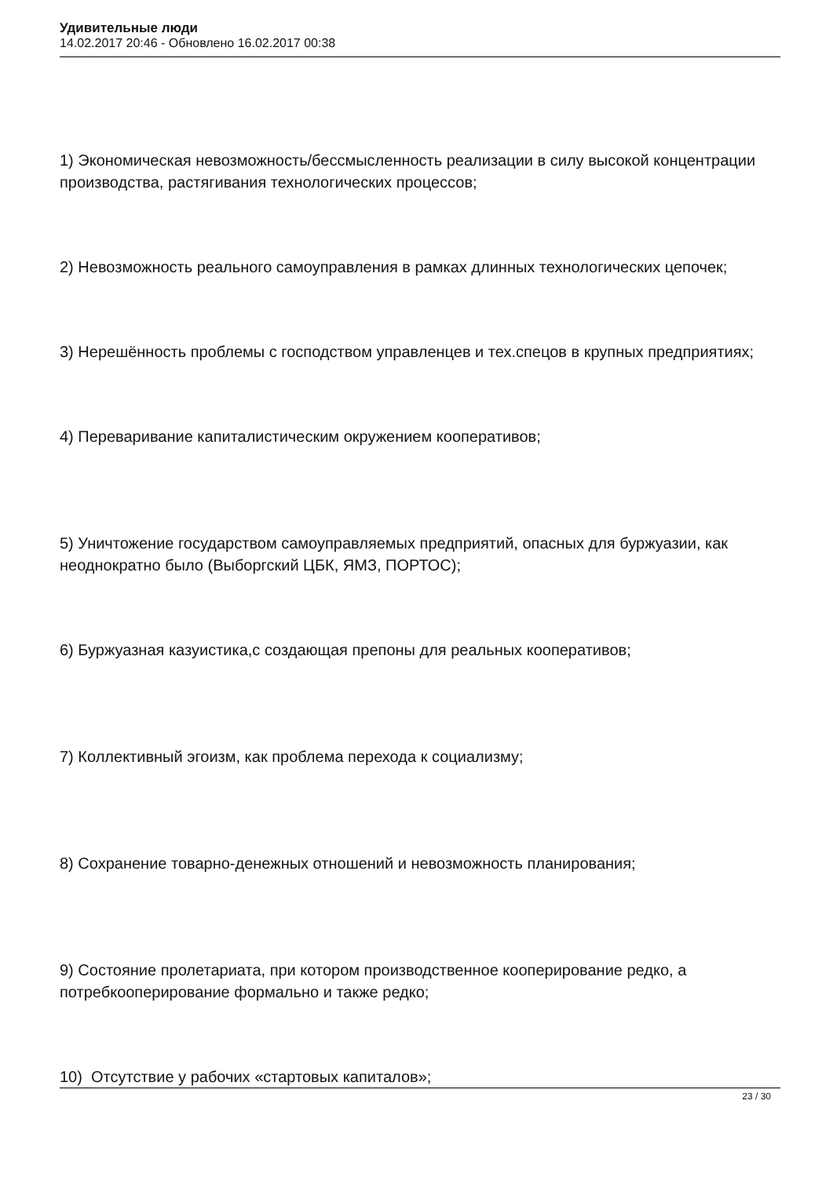Удивительные люди
14.02.2017 20:46 - Обновлено 16.02.2017 00:38
1) Экономическая невозможность/бессмысленность реализации в силу высокой концентрации производства, растягивания технологических процессов;
2) Невозможность реального самоуправления в рамках длинных технологических цепочек;
3) Нерешённость проблемы с господством управленцев и тех.спецов в крупных предприятиях;
4) Переваривание капиталистическим окружением кооперативов;
5) Уничтожение государством самоуправляемых предприятий, опасных для буржуазии, как неоднократно было (Выборгский ЦБК, ЯМЗ, ПОРТОС);
6) Буржуазная казуистика,с создающая препоны для реальных кооперативов;
7) Коллективный эгоизм, как проблема перехода к социализму;
8) Сохранение товарно-денежных отношений и невозможность планирования;
9) Состояние пролетариата, при котором производственное кооперирование редко, а потребкооперирование формально и также редко;
10) Отсутствие у рабочих «стартовых капиталов»;
23 / 30